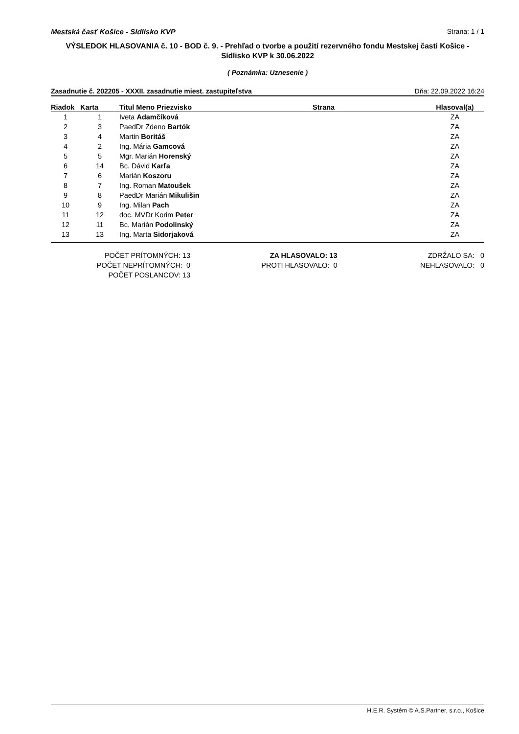Mestská časť Košice - Sídlisko KVP Strana: 1 / 1
VÝSLEDOK HLASOVANIA č. 10 - BOD č. 9. - Prehľad o tvorbe a použití rezervného fondu Mestskej časti Košice - Sídlisko KVP k 30.06.2022
( Poznámka: Uznesenie )
Zasadnutie č. 202205 - XXXII. zasadnutie miest. zastupiteľstva Dňa: 22.09.2022 16:24
| Riadok | Karta | Titul Meno Priezvisko | Strana | Hlasoval(a) |
| --- | --- | --- | --- | --- |
| 1 | 1 | Iveta Adamčíková | | ZA |
| 2 | 3 | PaedDr Zdeno Bartók | | ZA |
| 3 | 4 | Martin Boritáš | | ZA |
| 4 | 2 | Ing. Mária Gamcová | | ZA |
| 5 | 5 | Mgr. Marián Horenský | | ZA |
| 6 | 14 | Bc. Dávid Karľa | | ZA |
| 7 | 6 | Marián Koszoru | | ZA |
| 8 | 7 | Ing. Roman Matoušek | | ZA |
| 9 | 8 | PaedDr Marián Mikulišin | | ZA |
| 10 | 9 | Ing. Milan Pach | | ZA |
| 11 | 12 | doc. MVDr Korim Peter | | ZA |
| 12 | 11 | Bc. Marián Podolinský | | ZA |
| 13 | 13 | Ing. Marta Sidorjaková | | ZA |
POČET PRÍTOMNÝCH: 13
POČET NEPRÍTOMNÝCH: 0
POČET POSLANCOV: 13
ZA HLASOVALO: 13
PROTI HLASOVALO: 0
ZDRŽALO SA: 0
NEHLASOVALO: 0
H.E.R. Systém © A.S.Partner, s.r.o., Košice